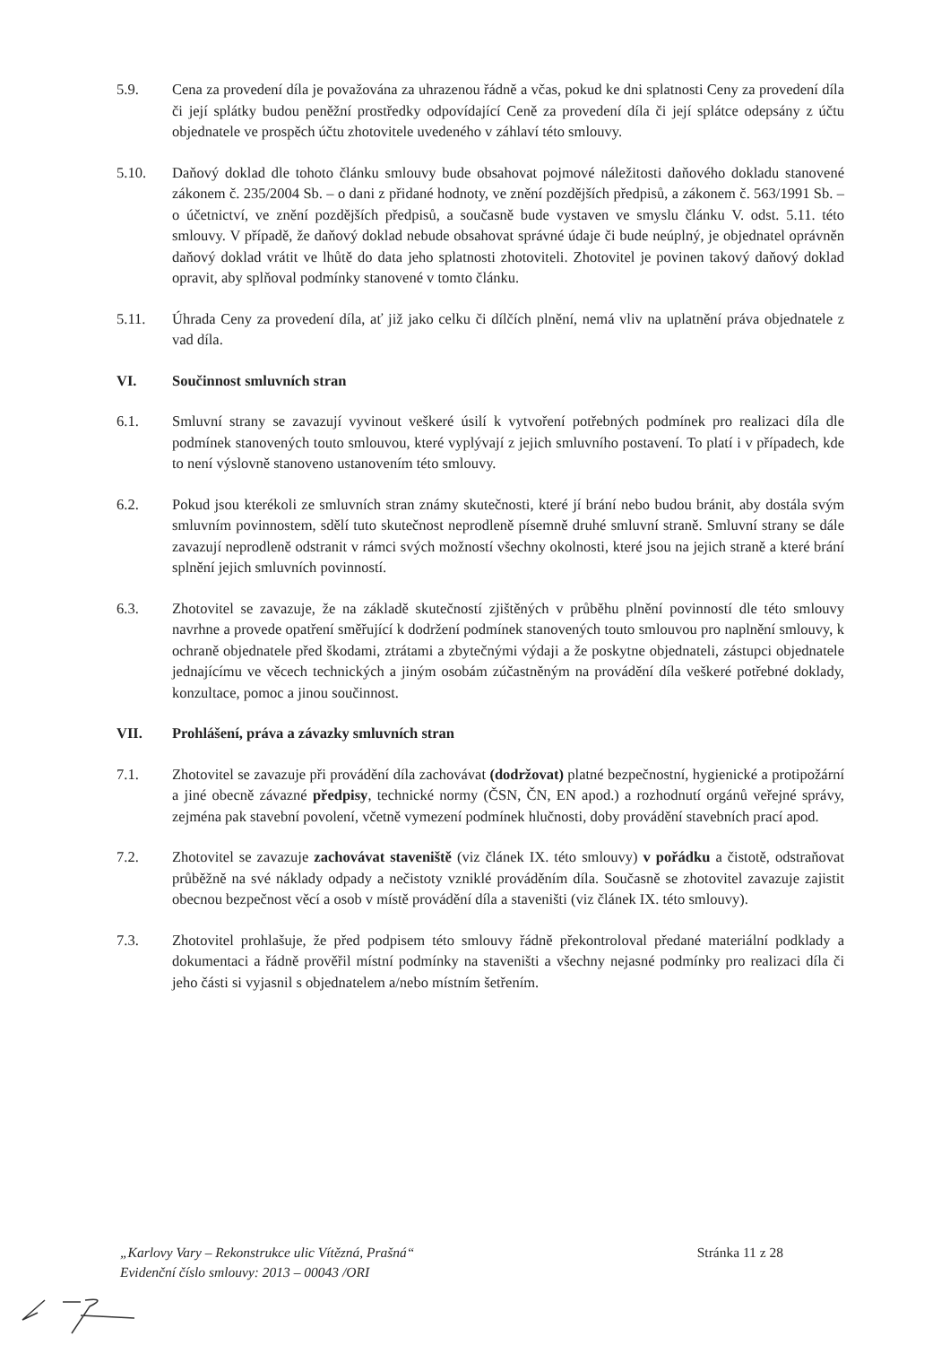5.9. Cena za provedení díla je považována za uhrazenou řádně a včas, pokud ke dni splatnosti Ceny za provedení díla či její splátky budou peněžní prostředky odpovídající Ceně za provedení díla či její splátce odepsány z účtu objednatele ve prospěch účtu zhotovitele uvedeného v záhlaví této smlouvy.
5.10. Daňový doklad dle tohoto článku smlouvy bude obsahovat pojmové náležitosti daňového dokladu stanovené zákonem č. 235/2004 Sb. – o dani z přidané hodnoty, ve znění pozdějších předpisů, a zákonem č. 563/1991 Sb. – o účetnictví, ve znění pozdějších předpisů, a současně bude vystaven ve smyslu článku V. odst. 5.11. této smlouvy. V případě, že daňový doklad nebude obsahovat správné údaje či bude neúplný, je objednatel oprávněn daňový doklad vrátit ve lhůtě do data jeho splatnosti zhotoviteli. Zhotovitel je povinen takový daňový doklad opravit, aby splňoval podmínky stanovené v tomto článku.
5.11. Úhrada Ceny za provedení díla, ať již jako celku či dílčích plnění, nemá vliv na uplatnění práva objednatele z vad díla.
VI. Součinnost smluvních stran
6.1. Smluvní strany se zavazují vyvinout veškeré úsilí k vytvoření potřebných podmínek pro realizaci díla dle podmínek stanovených touto smlouvou, které vyplývají z jejich smluvního postavení. To platí i v případech, kde to není výslovně stanoveno ustanovením této smlouvy.
6.2. Pokud jsou kterékoli ze smluvních stran známy skutečnosti, které jí brání nebo budou bránit, aby dostála svým smluvním povinnostem, sdělí tuto skutečnost neprodleně písemně druhé smluvní straně. Smluvní strany se dále zavazují neprodleně odstranit v rámci svých možností všechny okolnosti, které jsou na jejich straně a které brání splnění jejich smluvních povinností.
6.3. Zhotovitel se zavazuje, že na základě skutečností zjištěných v průběhu plnění povinností dle této smlouvy navrhne a provede opatření směřující k dodržení podmínek stanovených touto smlouvou pro naplnění smlouvy, k ochraně objednatele před škodami, ztrátami a zbytečnými výdaji a že poskytne objednateli, zástupci objednatele jednajícímu ve věcech technických a jiným osobám zúčastněným na provádění díla veškeré potřebné doklady, konzultace, pomoc a jinou součinnost.
VII. Prohlášení, práva a závazky smluvních stran
7.1. Zhotovitel se zavazuje při provádění díla zachovávat (dodržovat) platné bezpečnostní, hygienické a protipožární a jiné obecně závazné předpisy, technické normy (ČSN, ČN, EN apod.) a rozhodnutí orgánů veřejné správy, zejména pak stavební povolení, včetně vymezení podmínek hlučnosti, doby provádění stavebních prací apod.
7.2. Zhotovitel se zavazuje zachovávat staveniště (viz článek IX. této smlouvy) v pořádku a čistotě, odstraňovat průběžně na své náklady odpady a nečistoty vzniklé prováděním díla. Současně se zhotovitel zavazuje zajistit obecnou bezpečnost věcí a osob v místě provádění díla a staveništi (viz článek IX. této smlouvy).
7.3. Zhotovitel prohlašuje, že před podpisem této smlouvy řádně překontroloval předané materiální podklady a dokumentaci a řádně prověřil místní podmínky na staveništi a všechny nejasné podmínky pro realizaci díla či jeho části si vyjasnil s objednatelem a/nebo místním šetřením.
„Karlovy Vary – Rekonstrukce ulic Vítězná, Prašná“Evidenční číslo smlouvy: 2013 – 00043 /ORI
Stránka 11 z 28